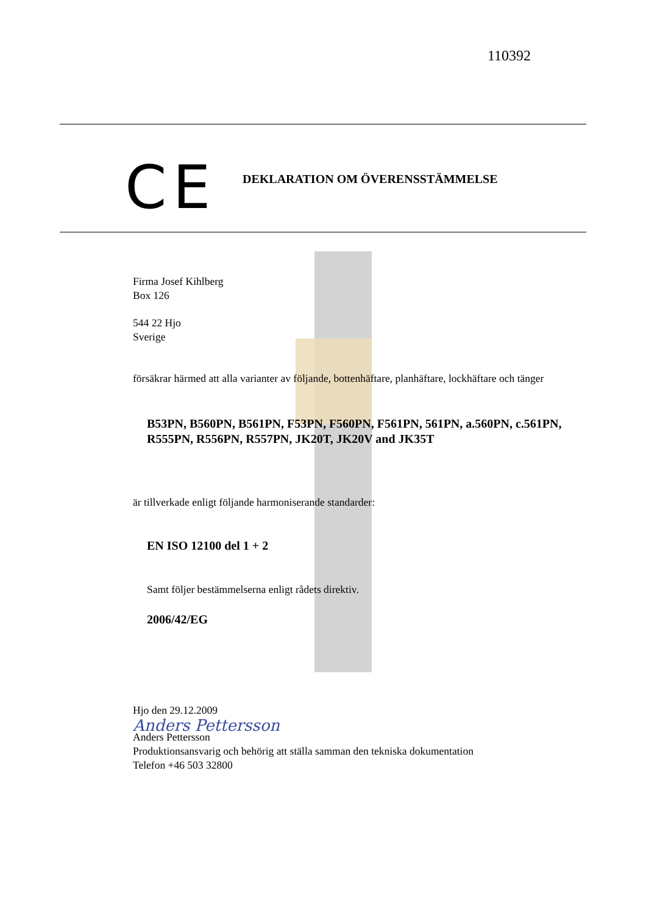110392
CE
DEKLARATION OM ÖVERENSSTÄMMELSE
Firma Josef Kihlberg
Box 126
544 22 Hjo
Sverige
försäkrar härmed att alla varianter av följande, bottenhäftare, planhäftare, lockhäftare och tänger
B53PN, B560PN, B561PN, F53PN, F560PN, F561PN, 561PN, a.560PN, c.561PN, R555PN, R556PN, R557PN, JK20T, JK20V and JK35T
är tillverkade enligt följande harmoniserande standarder:
EN ISO 12100 del 1 + 2
Samt följer bestämmelserna enligt rådets direktiv.
2006/42/EG
Hjo den 29.12.2009
Anders Pettersson
Anders Pettersson
Produktionsansvarig och behörig att ställa samman den tekniska dokumentation
Telefon +46 503 32800